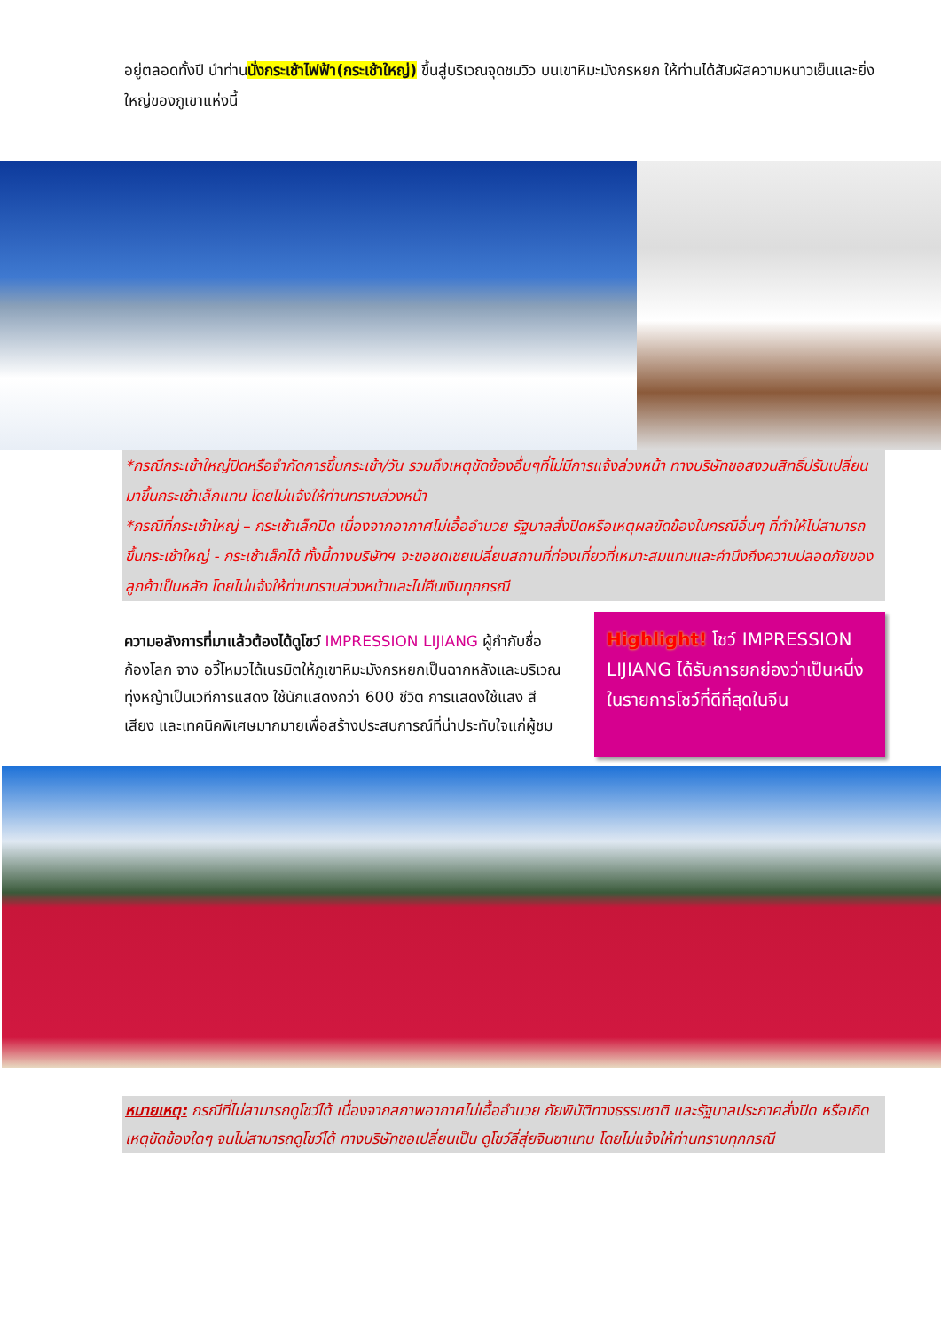อยู่ตลอดทั้งปี นำท่านนั่งกระเช้าไฟฟ้า(กระเช้าใหญ่) ขึ้นสู่บริเวณจุดชมวิว บนเขาหิมะมังกรหยก ให้ท่านได้สัมผัสความหนาวเย็นและยิ่งใหญ่ของภูเขาแห่งนี้
*กรณีกระเช้าใหญ่ปิดหรือจำกัดการขึ้นกระเช้า/วัน รวมถึงเหตุขัดข้องอื่นๆที่ไม่มีการแจ้งล่วงหน้า ทางบริษัทขอสงวนสิทธิ์ปรับเปลี่ยนมาขึ้นกระเช้าเล็กแทน โดยไม่แจ้งให้ท่านทราบล่วงหน้า
*กรณีที่กระเช้าใหญ่ – กระเช้าเล็กปิด เนื่องจากอากาศไม่เอื้ออำนวย รัฐบาลสั่งปิดหรือเหตุผลขัดข้องในกรณีอื่นๆ ที่ทำให้ไม่สามารถขึ้นกระเช้าใหญ่ - กระเช้าเล็กได้ ทั้งนี้ทางบริษัทฯ จะขอชดเชยเปลี่ยนสถานที่ท่องเที่ยวที่เหมาะสมแทนและคำนึงถึงความปลอดภัยของลูกค้าเป็นหลัก โดยไม่แจ้งให้ท่านทราบล่วงหน้าและไม่คืนเงินทุกกรณี
ความอลังการที่มาแล้วต้องได้ดูโชว์ IMPRESSION LIJIANG ผู้กำกับชื่อก้องโลก จาง อวี้โหมวได้เนรมิตให้ภูเขาหิมะมังกรหยกเป็นฉากหลังและบริเวณทุ่งหญ้าเป็นเวทีการแสดง ใช้นักแสดงกว่า 600 ชีวิต การแสดงใช้แสง สี เสียง และเทคนิคพิเศษมากมายเพื่อสร้างประสบการณ์ที่น่าประทับใจแก่ผู้ชม
Highlight! โชว์ IMPRESSION LIJIANG ได้รับการยกย่องว่าเป็นหนึ่งในรายการโชว์ที่ดีที่สุดในจีน
หมายเหตุ: กรณีที่ไม่สามารถดูโชว์ได้ เนื่องจากสภาพอากาศไม่เอื้ออำนวย ภัยพิบัติทางธรรมชาติ และรัฐบาลประกาศสั่งปิด หรือเกิดเหตุขัดข้องใดๆ จนไม่สามารถดูโชว์ได้ ทางบริษัทขอเปลี่ยนเป็น ดูโชว์ลี่สุ่ยจินซาแทน โดยไม่แจ้งให้ท่านทราบทุกกรณี